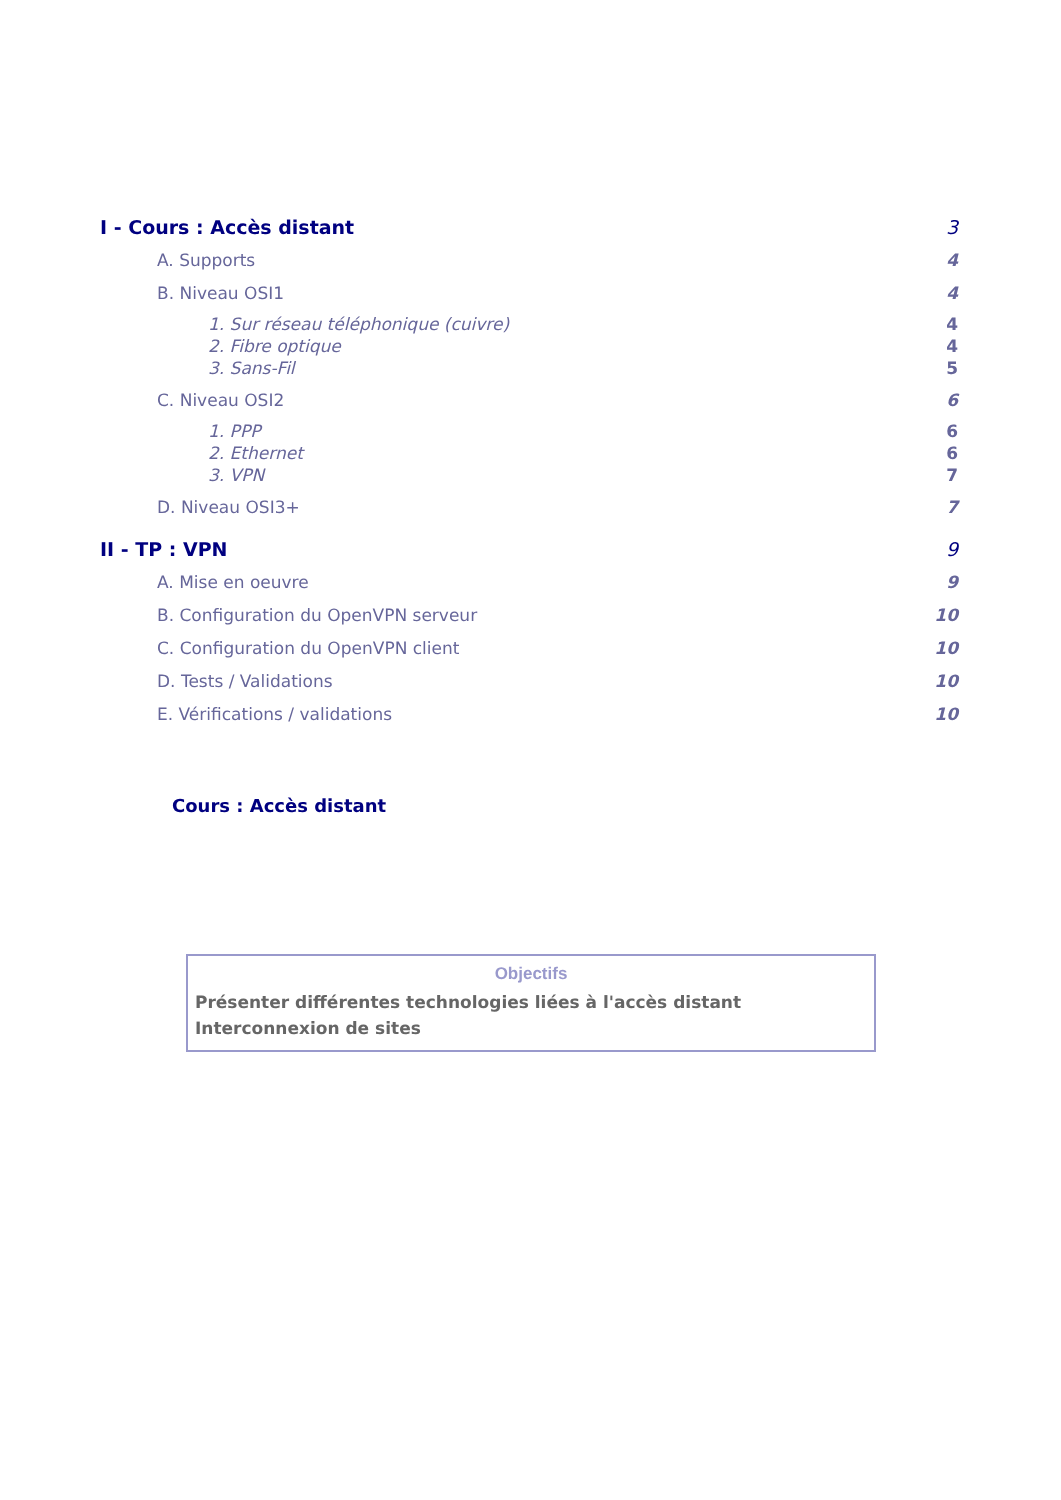I - Cours : Accès distant 3
A. Supports 4
B. Niveau OSI1 4
1. Sur réseau téléphonique (cuivre) 4
2. Fibre optique 4
3. Sans-Fil 5
C. Niveau OSI2 6
1. PPP 6
2. Ethernet 6
3. VPN 7
D. Niveau OSI3+ 7
II - TP : VPN 9
A. Mise en oeuvre 9
B. Configuration du OpenVPN serveur 10
C. Configuration du OpenVPN client 10
D. Tests / Validations 10
E. Vérifications / validations 10
Cours : Accès distant
Objectifs
Présenter différentes technologies liées à l'accès distant
Interconnexion de sites